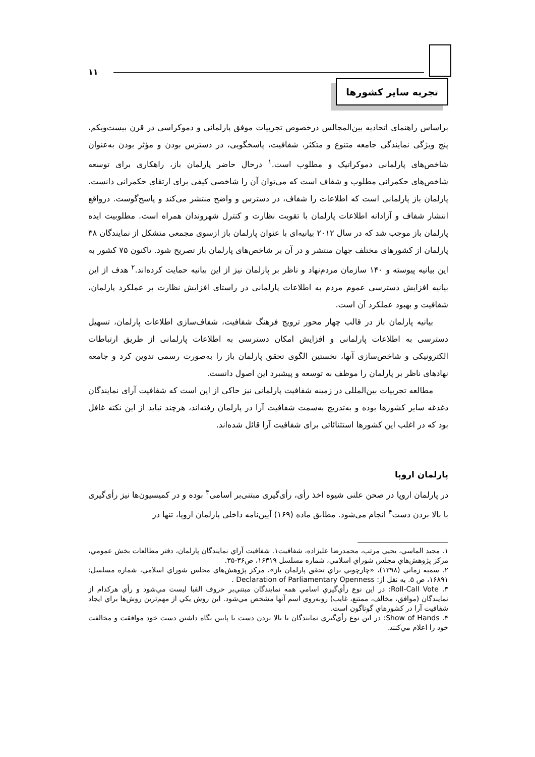۱۱
تجربه سایر کشورها
براساس راهنمای اتحادیه بین‌المجالس درخصوص تجربیات موفق پارلمانی و دموکراسی در قرن بیست‌ویکم، پنج ویژگی نمایندگی جامعه متنوع و متکثر، شفافیت، پاسخگویی، در دسترس بودن و مؤثر بودن به‌عنوان شاخص‌های پارلمانی دموکراتیک و مطلوب است.<sup>۱</sup> درحال حاضر پارلمان باز، راهکاری برای توسعه شاخص‌های حکمرانی مطلوب و شفاف است که می‌توان آن را شاخصی کیفی برای ارتقای حکمرانی دانست. پارلمان باز پارلمانی است که اطلاعات را شفاف، در دسترس و واضح منتشر می‌کند و پاسخ‌گوست. درواقع انتشار شفاف و آزادانه اطلاعات پارلمان با تقویت نظارت و کنترل شهروندان همراه است. مطلوبیت ایده پارلمان باز موجب شد که در سال ۲۰۱۲ بیانیه‌ای با عنوان پارلمان باز ازسوی مجمعی متشکل از نمایندگان ۳۸ پارلمان از کشورهای مختلف جهان منتشر و در آن بر شاخص‌های پارلمان باز تصریح شود. تاکنون ۷۵ کشور به این بیانیه پیوسته و ۱۴۰ سازمان مردم‌نهاد و ناظر بر پارلمان نیز از این بیانیه حمایت کرده‌اند.<sup>۲</sup> هدف از این بیانیه افزایش دسترسی عموم مردم به اطلاعات پارلمانی در راستای افزایش نظارت بر عملکرد پارلمان، شفافیت و بهبود عملکرد آن است.
بیانیه پارلمان باز در قالب چهار محور ترویج فرهنگ شفافیت، شفاف‌سازی اطلاعات پارلمان، تسهیل دسترسی به اطلاعات پارلمانی و افزایش امکان دسترسی به اطلاعات پارلمانی از طریق ارتباطات الکترونیکی و شاخص‌سازی آنها، نخستین الگوی تحقق پارلمان باز را به‌صورت رسمی تدوین کرد و جامعه نهادهای ناظر بر پارلمان را موظف به توسعه و پیشبرد این اصول دانست.
مطالعه تجربیات بین‌المللی در زمینه شفافیت پارلمانی نیز حاکی از این است که شفافیت آرای نمایندگان دغدغه سایر کشورها بوده و به‌تدریج به‌سمت شفافیت آرا در پارلمان رفته‌اند، هرچند نباید از این نکته غافل بود که در اغلب این کشورها استثنائاتی برای شفافیت آرا قائل شده‌اند.
پارلمان اروپا
در پارلمان اروپا در صحن علنی شیوه اخذ رأی، رأی‌گیری مبتنی‌بر اسامی<sup>۳</sup> بوده و در کمیسیون‌ها نیز رأی‌گیری با بالا بردن دست<sup>۴</sup> انجام می‌شود. مطابق ماده (۱۶۹) آیین‌نامه داخلی پارلمان اروپا، تنها در
۱. مجید الماسي، يحيي مرتب، محمدرضا عليزاده، شفافيت۱. شفافيت آراي نمايندگان پارلمان، دفتر مطالعات بخش عمومي، مركز پژوهش‌هاي مجلس شوراي اسلامي، شماره مسلسل ۱۶۳۱۹، ص۳۶-۳۵.
۲. سميه زماني (۱۳۹۸)، «چارچوبي براي تحقق پارلمان باز»، مركز پژوهش‌هاي مجلس شوراي اسلامي، شماره مسلسل: ۱۶۸۹۱، ص ۵. به نقل از: Declaration of Parliamentary Openness .
۳. Roll-Call Vote: در اين نوع رأي‌گيري اسامي همه نمايندگان مبتني‌بر حروف الفبا ليست مي‌شود و رأي هركدام از نمايندگان (موافق، مخالف، ممتنع، غايب) روبه‌روي اسم آنها مشخص مي‌شود. اين روش يكي از مهم‌ترين روش‌ها براي ايجاد شفافيت آرا در كشورهاي گوناگون است.
۴. Show of Hands: در اين نوع رأي‌گيري نمايندگان با بالا بردن دست يا پايين نگاه داشتن دست خود موافقت و مخالفت خود را اعلام مي‌كنند.